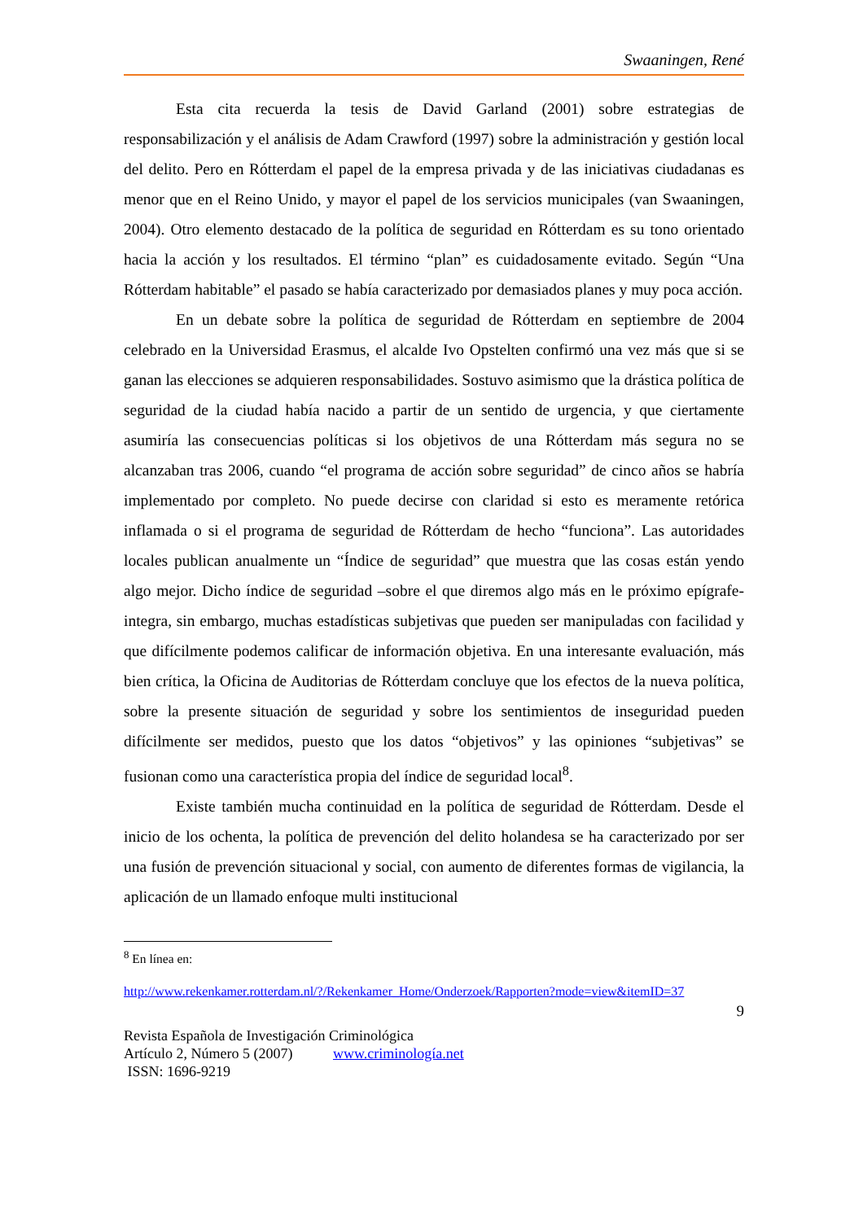Swaaningen, René
Esta cita recuerda la tesis de David Garland (2001) sobre estrategias de responsabilización y el análisis de Adam Crawford (1997) sobre la administración y gestión local del delito. Pero en Rótterdam el papel de la empresa privada y de las iniciativas ciudadanas es menor que en el Reino Unido, y mayor el papel de los servicios municipales (van Swaaningen, 2004). Otro elemento destacado de la política de seguridad en Rótterdam es su tono orientado hacia la acción y los resultados. El término “plan” es cuidadosamente evitado. Según “Una Rótterdam habitable” el pasado se había caracterizado por demasiados planes y muy poca acción.
En un debate sobre la política de seguridad de Rótterdam en septiembre de 2004 celebrado en la Universidad Erasmus, el alcalde Ivo Opstelten confirmó una vez más que si se ganan las elecciones se adquieren responsabilidades. Sostuvo asimismo que la drástica política de seguridad de la ciudad había nacido a partir de un sentido de urgencia, y que ciertamente asumiría las consecuencias políticas si los objetivos de una Rótterdam más segura no se alcanzaban tras 2006, cuando “el programa de acción sobre seguridad” de cinco años se habría implementado por completo. No puede decirse con claridad si esto es meramente retórica inflamada o si el programa de seguridad de Rótterdam de hecho “funciona”. Las autoridades locales publican anualmente un “Índice de seguridad” que muestra que las cosas están yendo algo mejor. Dicho índice de seguridad –sobre el que diremos algo más en le próximo epígrafe- integra, sin embargo, muchas estadísticas subjetivas que pueden ser manipuladas con facilidad y que difícilmente podemos calificar de información objetiva. En una interesante evaluación, más bien crítica, la Oficina de Auditorias de Rótterdam concluye que los efectos de la nueva política, sobre la presente situación de seguridad y sobre los sentimientos de inseguridad pueden difícilmente ser medidos, puesto que los datos “objetivos” y las opiniones “subjetivas” se fusionan como una característica propia del índice de seguridad local<sup>8</sup>.
Existe también mucha continuidad en la política de seguridad de Rótterdam. Desde el inicio de los ochenta, la política de prevención del delito holandesa se ha caracterizado por ser una fusión de prevención situacional y social, con aumento de diferentes formas de vigilancia, la aplicación de un llamado enfoque multi institucional
<sup>8</sup> En línea en:
http://www.rekenkamer.rotterdam.nl/?/Rekenkamer_Home/Onderzoek/Rapporten?mode=view&itemID=37
9
Revista Española de Investigación Criminológica
Artículo 2, Número 5 (2007) www.criminología.net
ISSN: 1696-9219